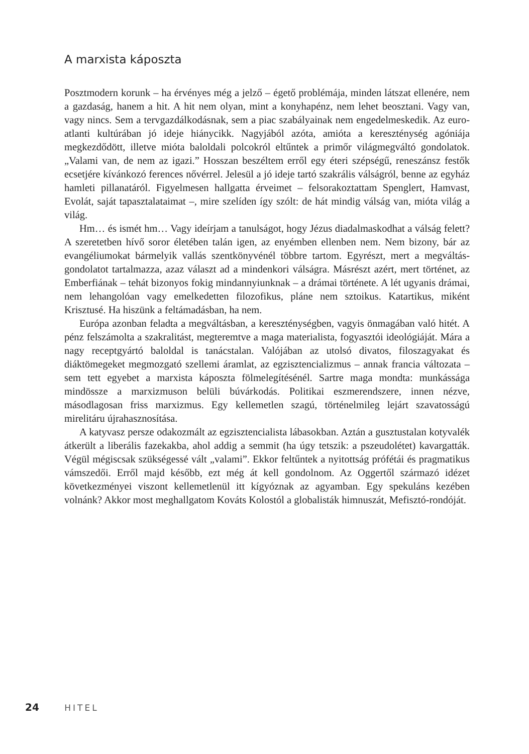A marxista káposzta
Posztmodern korunk – ha érvényes még a jelző – égető problémája, minden látszat ellenére, nem a gazdaság, hanem a hit. A hit nem olyan, mint a konyhapénz, nem lehet beosztani. Vagy van, vagy nincs. Sem a tervgazdálkodásnak, sem a piac szabályainak nem engedelmeskedik. Az euro-atlanti kultúrában jó ideje hiánycikk. Nagyjából azóta, amióta a kereszténység agóniája megkezdődött, illetve mióta baloldali polcokról eltűntek a primőr világmegváltó gondolatok. „Valami van, de nem az igazi.” Hosszan beszéltem erről egy éteri szépségű, reneszánsz festők ecsetjére kívánkozó ferences nővérrel. Jelesül a jó ideje tartó szakrális válságról, benne az egyház hamleti pillanatáról. Figyelmesen hallgatta érveimet – felsorakoztattam Spenglert, Hamvast, Evolát, saját tapasztalataimat –, mire szelíden így szólt: de hát mindig válság van, mióta világ a világ.
Hm… és ismét hm… Vagy ideírjam a tanulságot, hogy Jézus diadalmaskodhat a válság felett? A szeretetben hívő soror életében talán igen, az enyémben ellenben nem. Nem bizony, bár az evangéliumokat bármelyik vallás szentkönyvénél többre tartom. Egyrészt, mert a megváltás-gondolatot tartalmazza, azaz választ ad a mindenkori válságra. Másrészt azért, mert történet, az Emberfiának – tehát bizonyos fokig mindannyiunknak – a drámai története. A lét ugyanis drámai, nem lehangolóan vagy emelkedetten filozofikus, pláne nem sztoikus. Katartikus, miként Krisztusé. Ha hiszünk a feltámadásban, ha nem.
Európa azonban feladta a megváltásban, a kereszténységben, vagyis önmagában való hitét. A pénz felszámolta a szakralitást, megteremtve a maga materialista, fogyasztói ideológiáját. Mára a nagy receptgyártó baloldal is tanácstalan. Valójában az utolsó divatos, filoszagyakat és diáktömegeket megmozgató szellemi áramlat, az egzisztencializmus – annak francia változata – sem tett egyebet a marxista káposzta fölmelegítésénél. Sartre maga mondta: munkássága mindössze a marxizmuson belüli búvárkodás. Politikai eszmerendszere, innen nézve, másodlagosan friss marxizmus. Egy kellemetlen szagú, történelmileg lejárt szavatosságú mirelitáru újrahasznosítása.
A katyvasz persze odakozmált az egzisztencialista lábasokban. Aztán a gusztustalan kotyvalék átkerült a liberális fazekakba, ahol addig a semmit (ha úgy tetszik: a pszeudolétet) kavargatták. Végül mégiscsak szükségessé vált „valami”. Ekkor feltűntek a nyitottság prófétái és pragmatikus vámszedői. Erről majd később, ezt még át kell gondolnom. Az Oggertől származó idézet következményei viszont kellemetlenül itt kígyóznak az agyamban. Egy spekuláns kezében volnánk? Akkor most meghallgatom Kováts Kolostól a globalisták himnuszát, Mefisztó-rondóját.
24 HITEL